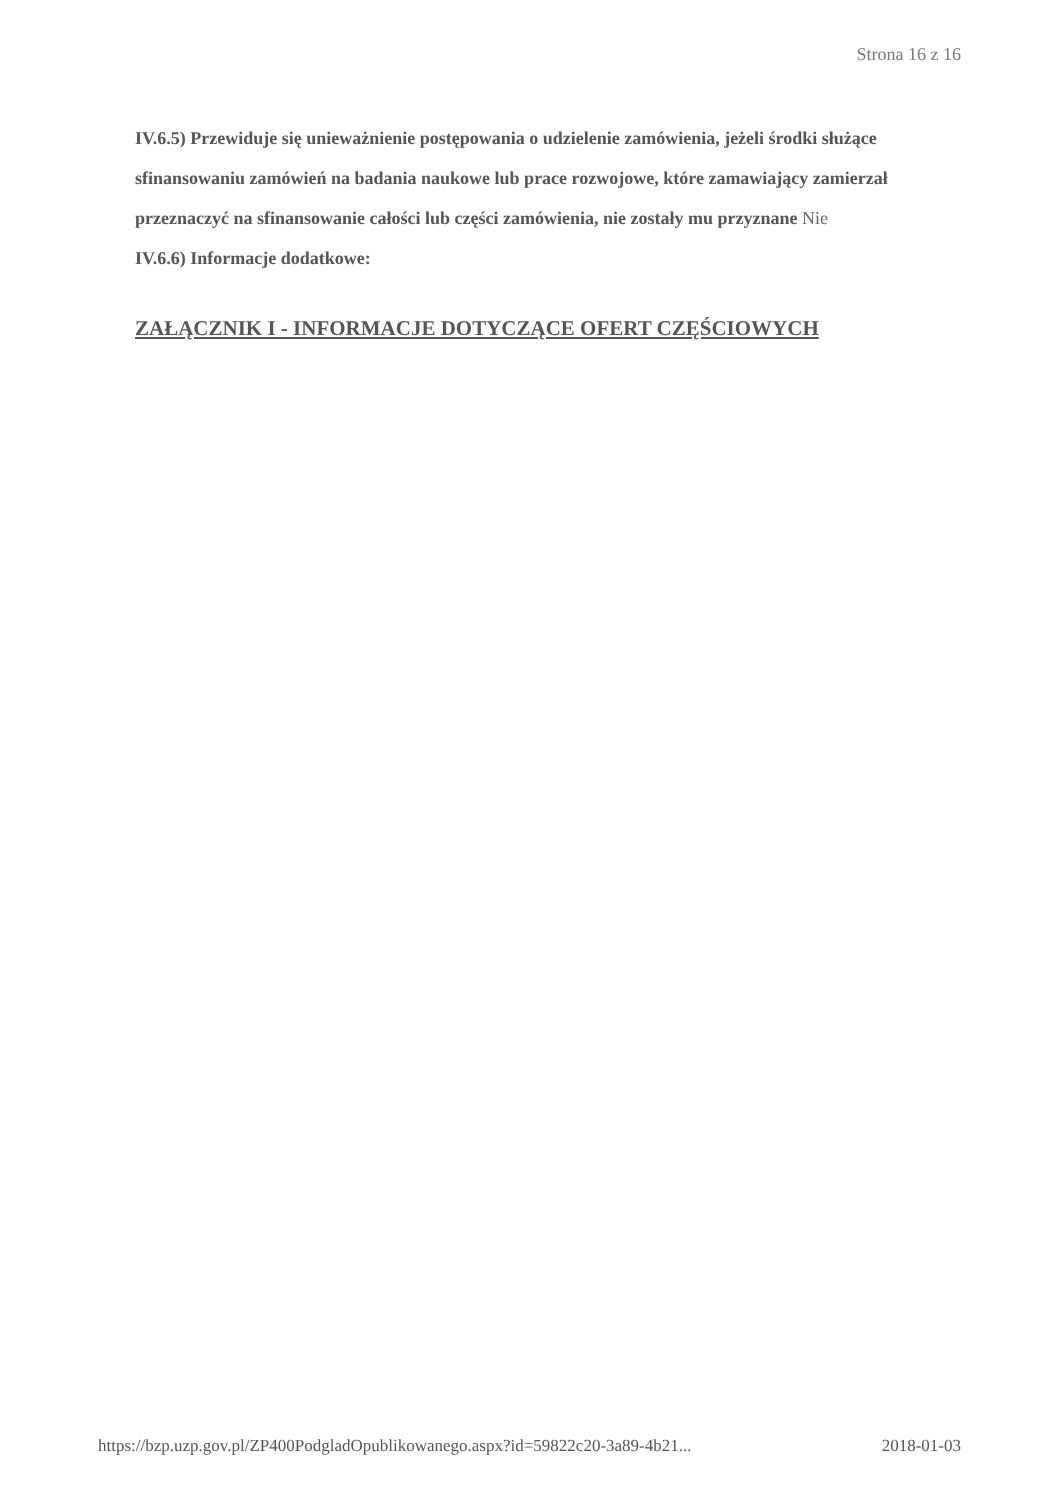Strona 16 z 16
IV.6.5) Przewiduje się unieważnienie postępowania o udzielenie zamówienia, jeżeli środki służące sfinansowaniu zamówień na badania naukowe lub prace rozwojowe, które zamawiający zamierzał przeznaczyć na sfinansowanie całości lub części zamówienia, nie zostały mu przyznane Nie
IV.6.6) Informacje dodatkowe:
ZAŁĄCZNIK I - INFORMACJE DOTYCZĄCE OFERT CZĘŚCIOWYCH
https://bzp.uzp.gov.pl/ZP400PodgladOpublikowanego.aspx?id=59822c20-3a89-4b21... 2018-01-03